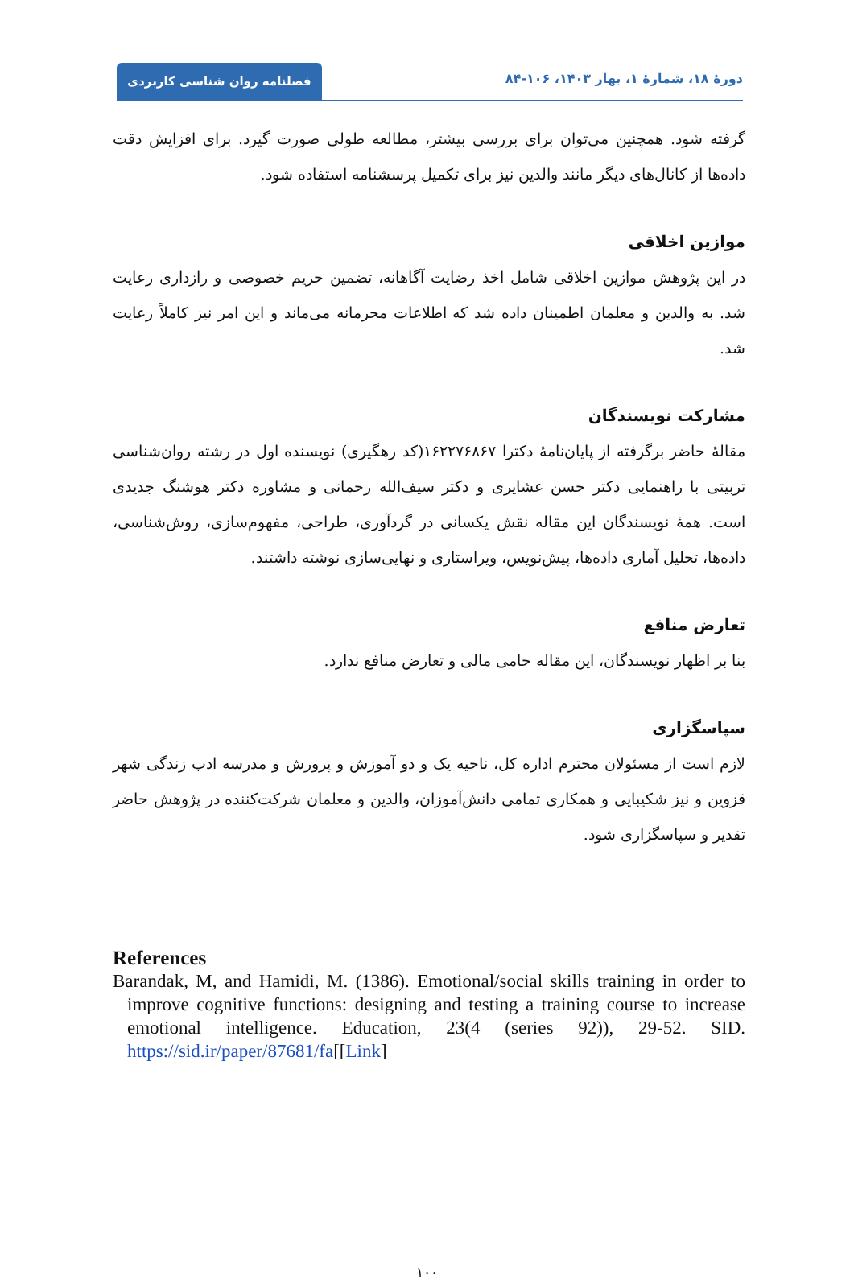دورهٔ ۱۸، شمارهٔ ۱، بهار ۱۴۰۳، ۱۰۶-۸۴
فصلنامه روان شناسی کاربردی
گرفته شود. همچنین می‌توان برای بررسی بیشتر، مطالعه طولی صورت گیرد. برای افزایش دقت داده‌ها از کانال‌های دیگر مانند والدین نیز برای تکمیل پرسشنامه استفاده شود.
موازین اخلاقی
در این پژوهش موازین اخلاقی شامل اخذ رضایت آگاهانه، تضمین حریم خصوصی و رازداری رعایت شد. به والدین و معلمان اطمینان داده شد که اطلاعات محرمانه می‌ماند و این امر نیز کاملاً رعایت شد.
مشارکت نویسندگان
مقالهٔ حاضر برگرفته از پایان‌نامهٔ دکترا ۱۶۲۲۷۶۸۶۷(کد رهگیری) نویسنده اول در رشته روان‌شناسی تربیتی با راهنمایی دکتر حسن عشایری و دکتر سیف‌الله رحمانی و مشاوره دکتر هوشنگ جدیدی است. همهٔ نویسندگان این مقاله نقش یکسانی در گردآوری، طراحی، مفهوم‌سازی، روش‌شناسی، داده‌ها، تحلیل آماری داده‌ها، پیش‌نویس، ویراستاری و نهایی‌سازی نوشته داشتند.
تعارض منافع
بنا بر اظهار نویسندگان، این مقاله حامی مالی و تعارض منافع ندارد.
سپاسگزاری
لازم است از مسئولان محترم اداره کل، ناحیه یک و دو آموزش و پرورش و مدرسه ادب زندگی شهر قزوین و نیز شکیبایی و همکاری تمامی دانش‌آموزان، والدین و معلمان شرکت‌کننده در پژوهش حاضر تقدیر و سپاسگزاری شود.
References
Barandak, M, and Hamidi, M. (1386). Emotional/social skills training in order to improve cognitive functions: designing and testing a training course to increase emotional intelligence. Education, 23(4 (series 92)), 29-52. SID. https://sid.ir/paper/87681/fa[[Link]
۱۰۰